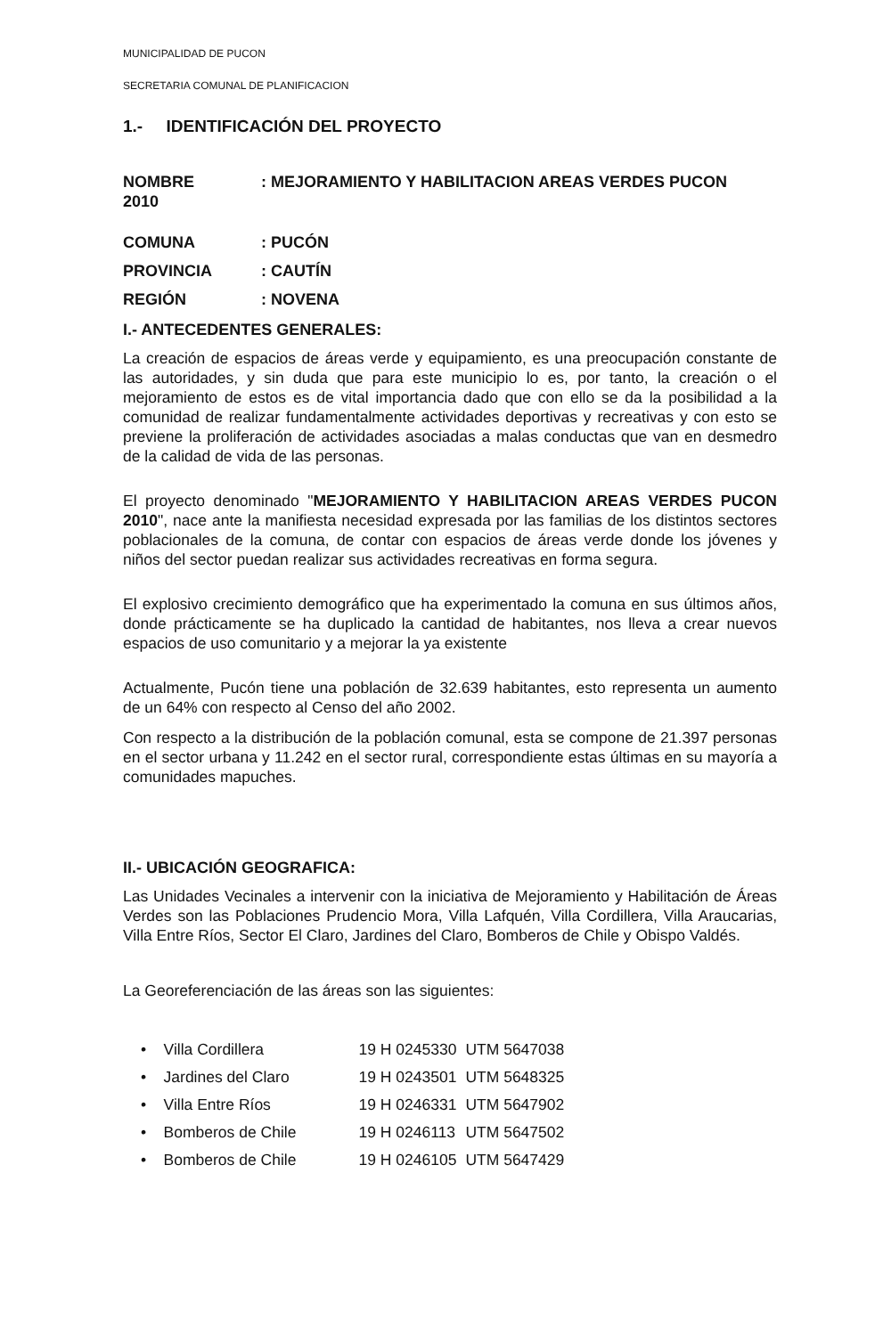MUNICIPALIDAD DE PUCON
SECRETARIA COMUNAL DE PLANIFICACION
1.- IDENTIFICACIÓN DEL PROYECTO
NOMBRE
2010: MEJORAMIENTO Y HABILITACION AREAS VERDES PUCON
COMUNA: PUCÓN
PROVINCIA: CAUTÍN
REGIÓN: NOVENA
I.- ANTECEDENTES GENERALES:
La creación de espacios de áreas verde y equipamiento, es una preocupación constante de las autoridades, y sin duda que para este municipio lo es, por tanto, la creación o el mejoramiento de estos es de vital importancia dado que con ello se da la posibilidad a la comunidad de realizar fundamentalmente actividades deportivas y recreativas y con esto se previene la proliferación de actividades asociadas a malas conductas que van en desmedro de la calidad de vida de las personas.
El proyecto denominado "MEJORAMIENTO Y HABILITACION AREAS VERDES PUCON 2010", nace ante la manifiesta necesidad expresada por las familias de los distintos sectores poblacionales de la comuna, de contar con espacios de áreas verde donde los jóvenes y niños del sector puedan realizar sus actividades recreativas en forma segura.
El explosivo crecimiento demográfico que ha experimentado la comuna en sus últimos años, donde prácticamente se ha duplicado la cantidad de habitantes, nos lleva a crear nuevos espacios de uso comunitario y a mejorar la ya existente
Actualmente, Pucón tiene una población de 32.639 habitantes, esto representa un aumento de un 64% con respecto al Censo del año 2002.
Con respecto a la distribución de la población comunal, esta se compone de 21.397 personas en el sector urbana y 11.242 en el sector rural, correspondiente estas últimas en su mayoría a comunidades mapuches.
II.- UBICACIÓN GEOGRAFICA:
Las Unidades Vecinales a intervenir con la iniciativa de Mejoramiento y Habilitación de Áreas Verdes son las Poblaciones Prudencio Mora, Villa Lafquén, Villa Cordillera, Villa Araucarias, Villa Entre Ríos, Sector El Claro, Jardines del Claro, Bomberos de Chile y Obispo Valdés.
La Georeferenciación de las áreas son las siguientes:
| • Villa Cordillera | 19 H 0245330 | UTM 5647038 |
| • Jardines del Claro | 19 H 0243501 | UTM 5648325 |
| • Villa Entre Ríos | 19 H 0246331 | UTM 5647902 |
| • Bomberos de Chile | 19 H 0246113 | UTM 5647502 |
| • Bomberos de Chile | 19 H 0246105 | UTM 5647429 |